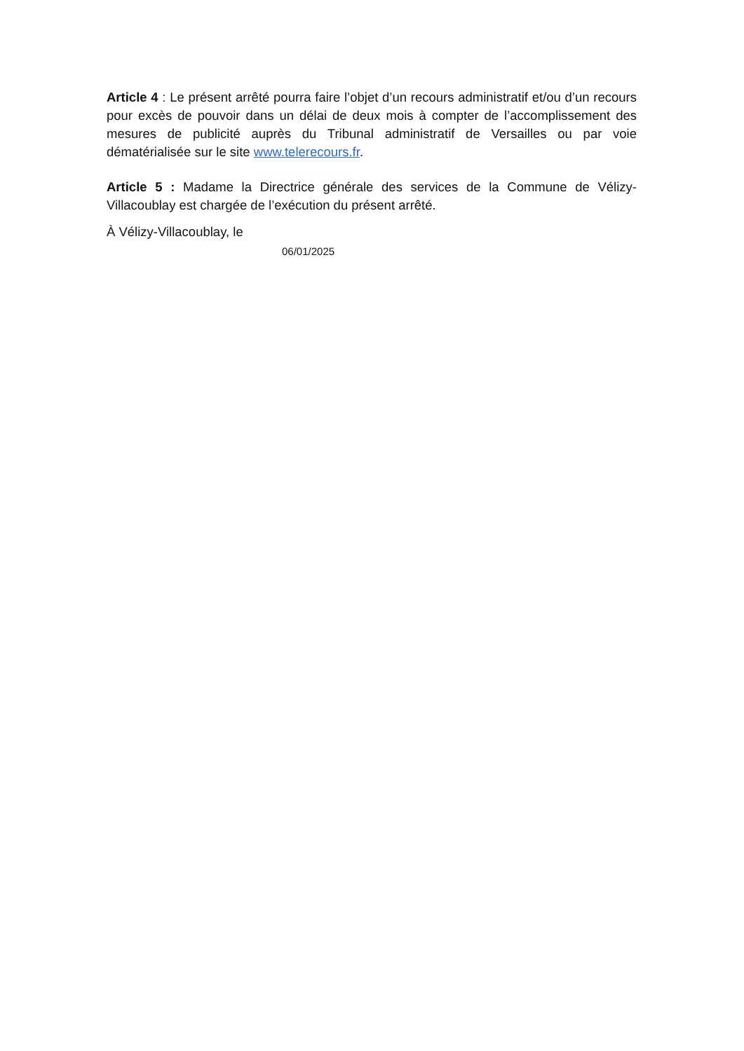Article 4 : Le présent arrêté pourra faire l’objet d’un recours administratif et/ou d’un recours pour excès de pouvoir dans un délai de deux mois à compter de l’accomplissement des mesures de publicité auprès du Tribunal administratif de Versailles ou par voie dématérialisée sur le site www.telerecours.fr.
Article 5 : Madame la Directrice générale des services de la Commune de Vélizy-Villacoublay est chargée de l’exécution du présent arrêté.
À Vélizy-Villacoublay, le
06/01/2025